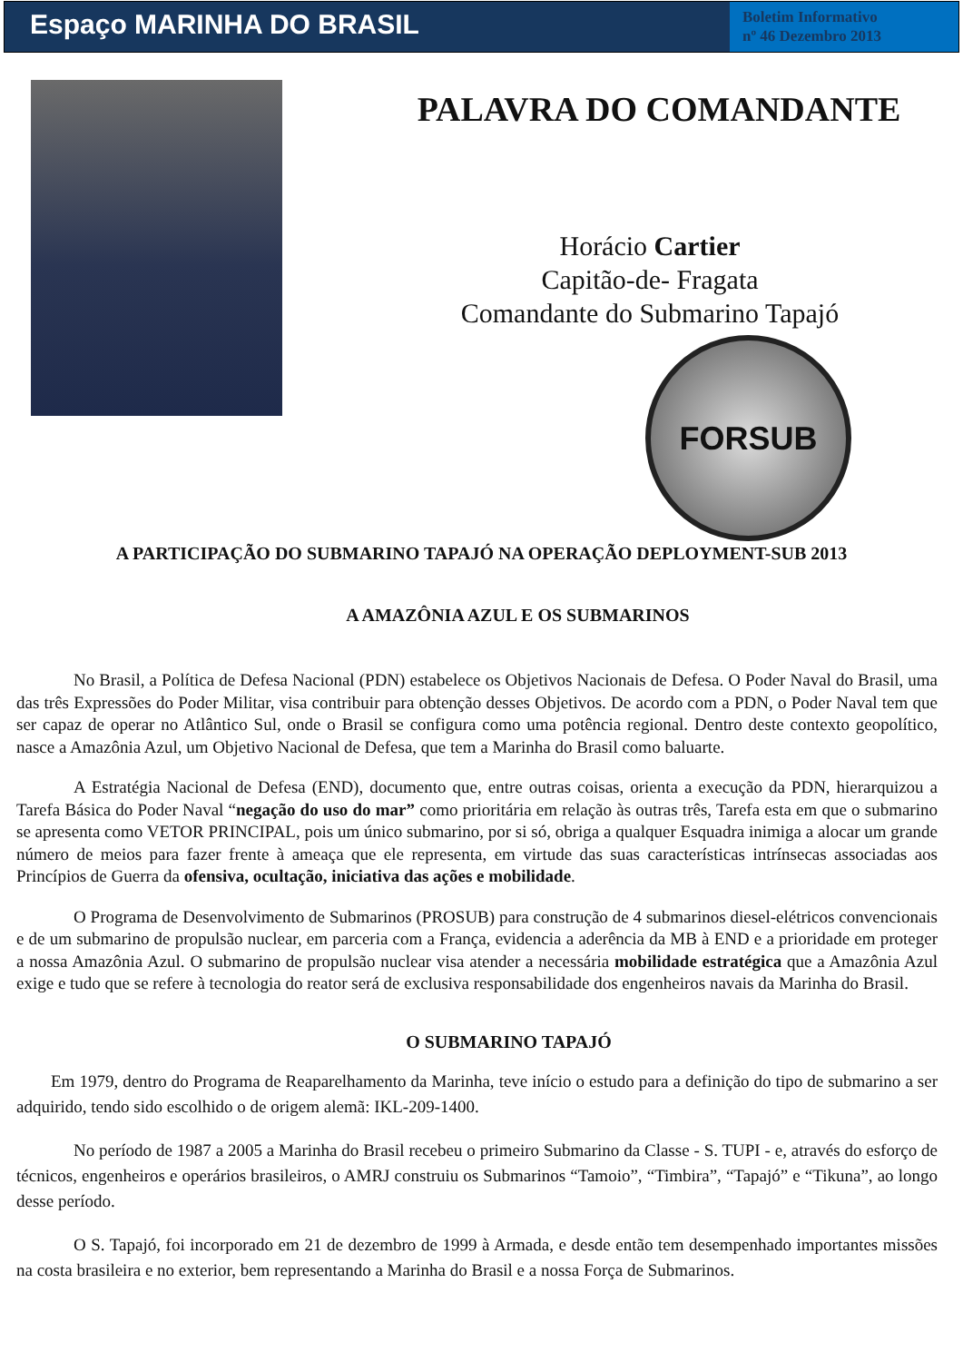Espaço MARINHA DO BRASIL
Boletim Informativo
nº 46 Dezembro 2013
PALAVRA DO COMANDANTE
Horácio Cartier
Capitão-de- Fragata
Comandante do Submarino Tapajó
FORSUB
A PARTICIPAÇÃO DO SUBMARINO TAPAJÓ NA OPERAÇÃO DEPLOYMENT-SUB 2013
A AMAZÔNIA AZUL E OS SUBMARINOS
No Brasil, a Política de Defesa Nacional (PDN) estabelece os Objetivos Nacionais de Defesa. O Poder Naval do Brasil, uma das três Expressões do Poder Militar, visa contribuir para obtenção desses Objetivos. De acordo com a PDN, o Poder Naval tem que ser capaz de operar no Atlântico Sul, onde o Brasil se configura como uma potência regional. Dentro deste contexto geopolítico, nasce a Amazônia Azul, um Objetivo Nacional de Defesa, que tem a Marinha do Brasil como baluarte.
A Estratégia Nacional de Defesa (END), documento que, entre outras coisas, orienta a execução da PDN, hierarquizou a Tarefa Básica do Poder Naval “negação do uso do mar” como prioritária em relação às outras três, Tarefa esta em que o submarino se apresenta como VETOR PRINCIPAL, pois um único submarino, por si só, obriga a qualquer Esquadra inimiga a alocar um grande número de meios para fazer frente à ameaça que ele representa, em virtude das suas características intrínsecas associadas aos Princípios de Guerra da ofensiva, ocultação, iniciativa das ações e mobilidade.
O Programa de Desenvolvimento de Submarinos (PROSUB) para construção de 4 submarinos diesel-elétricos convencionais e de um submarino de propulsão nuclear, em parceria com a França, evidencia a aderência da MB à END e a prioridade em proteger a nossa Amazônia Azul. O submarino de propulsão nuclear visa atender a necessária mobilidade estratégica que a Amazônia Azul exige e tudo que se refere à tecnologia do reator será de exclusiva responsabilidade dos engenheiros navais da Marinha do Brasil.
O SUBMARINO TAPAJÓ
Em 1979, dentro do Programa de Reaparelhamento da Marinha, teve início o estudo para a definição do tipo de submarino a ser adquirido, tendo sido escolhido o de origem alemã: IKL-209-1400.
No período de 1987 a 2005 a Marinha do Brasil recebeu o primeiro Submarino da Classe - S. TUPI - e, através do esforço de técnicos, engenheiros e operários brasileiros, o AMRJ construiu os Submarinos “Tamoio”, “Timbira”, “Tapajó” e “Tikuna”, ao longo desse período.
O S. Tapajó, foi incorporado em 21 de dezembro de 1999 à Armada, e desde então tem desempenhado importantes missões na costa brasileira e no exterior, bem representando a Marinha do Brasil e a nossa Força de Submarinos.